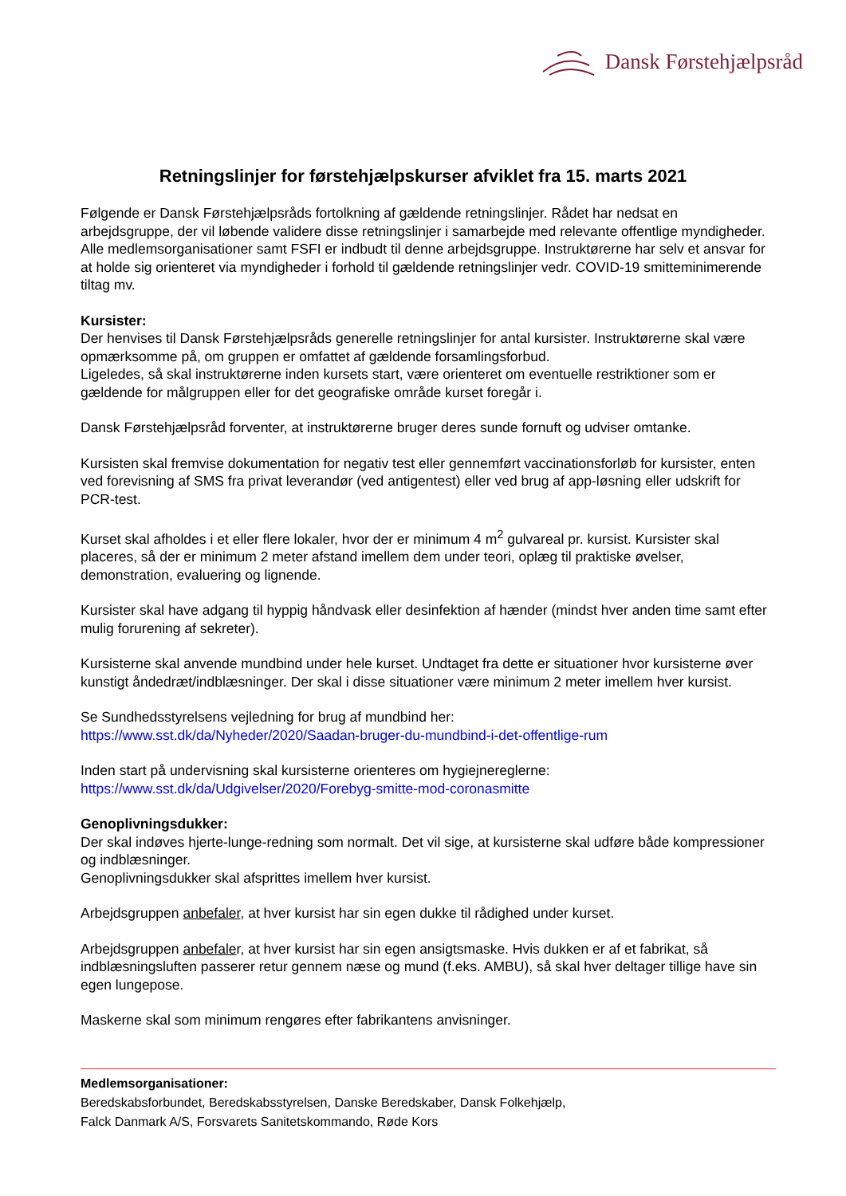Dansk Førstehjælpsråd
Retningslinjer for førstehjælpskurser afviklet fra 15. marts 2021
Følgende er Dansk Førstehjælpsråds fortolkning af gældende retningslinjer. Rådet har nedsat en arbejdsgruppe, der vil løbende validere disse retningslinjer i samarbejde med relevante offentlige myndigheder. Alle medlemsorganisationer samt FSFI er indbudt til denne arbejdsgruppe. Instruktørerne har selv et ansvar for at holde sig orienteret via myndigheder i forhold til gældende retningslinjer vedr. COVID-19 smitteminimerende tiltag mv.
Kursister:
Der henvises til Dansk Førstehjælpsråds generelle retningslinjer for antal kursister. Instruktørerne skal være opmærksomme på, om gruppen er omfattet af gældende forsamlingsforbud.
Ligeledes, så skal instruktørerne inden kursets start, være orienteret om eventuelle restriktioner som er gældende for målgruppen eller for det geografiske område kurset foregår i.
Dansk Førstehjælpsråd forventer, at instruktørerne bruger deres sunde fornuft og udviser omtanke.
Kursisten skal fremvise dokumentation for negativ test eller gennemført vaccinationsforløb for kursister, enten ved forevisning af SMS fra privat leverandør (ved antigentest) eller ved brug af app-løsning eller udskrift for PCR-test.
Kurset skal afholdes i et eller flere lokaler, hvor der er minimum 4 m<sup>2</sup> gulvareal pr. kursist. Kursister skal placeres, så der er minimum 2 meter afstand imellem dem under teori, oplæg til praktiske øvelser, demonstration, evaluering og lignende.
Kursister skal have adgang til hyppig håndvask eller desinfektion af hænder (mindst hver anden time samt efter mulig forurening af sekreter).
Kursisterne skal anvende mundbind under hele kurset. Undtaget fra dette er situationer hvor kursisterne øver kunstigt åndedræt/indblæsninger. Der skal i disse situationer være minimum 2 meter imellem hver kursist.
Se Sundhedsstyrelsens vejledning for brug af mundbind her:
https://www.sst.dk/da/Nyheder/2020/Saadan-bruger-du-mundbind-i-det-offentlige-rum
Inden start på undervisning skal kursisterne orienteres om hygiejnereglerne:
https://www.sst.dk/da/Udgivelser/2020/Forebyg-smitte-mod-coronasmitte
Genoplivningsdukker:
Der skal indøves hjerte-lunge-redning som normalt. Det vil sige, at kursisterne skal udføre både kompressioner og indblæsninger.
Genoplivningsdukker skal afsprittes imellem hver kursist.
Arbejdsgruppen anbefaler, at hver kursist har sin egen dukke til rådighed under kurset.
Arbejdsgruppen anbefaler, at hver kursist har sin egen ansigtsmaske. Hvis dukken er af et fabrikat, så indblæsningsluften passerer retur gennem næse og mund (f.eks. AMBU), så skal hver deltager tillige have sin egen lungepose.
Maskerne skal som minimum rengøres efter fabrikantens anvisninger.
Medlemsorganisationer:
Beredskabsforbundet, Beredskabsstyrelsen, Danske Beredskaber, Dansk Folkehjælp,
Falck Danmark A/S, Forsvarets Sanitetskommando, Røde Kors